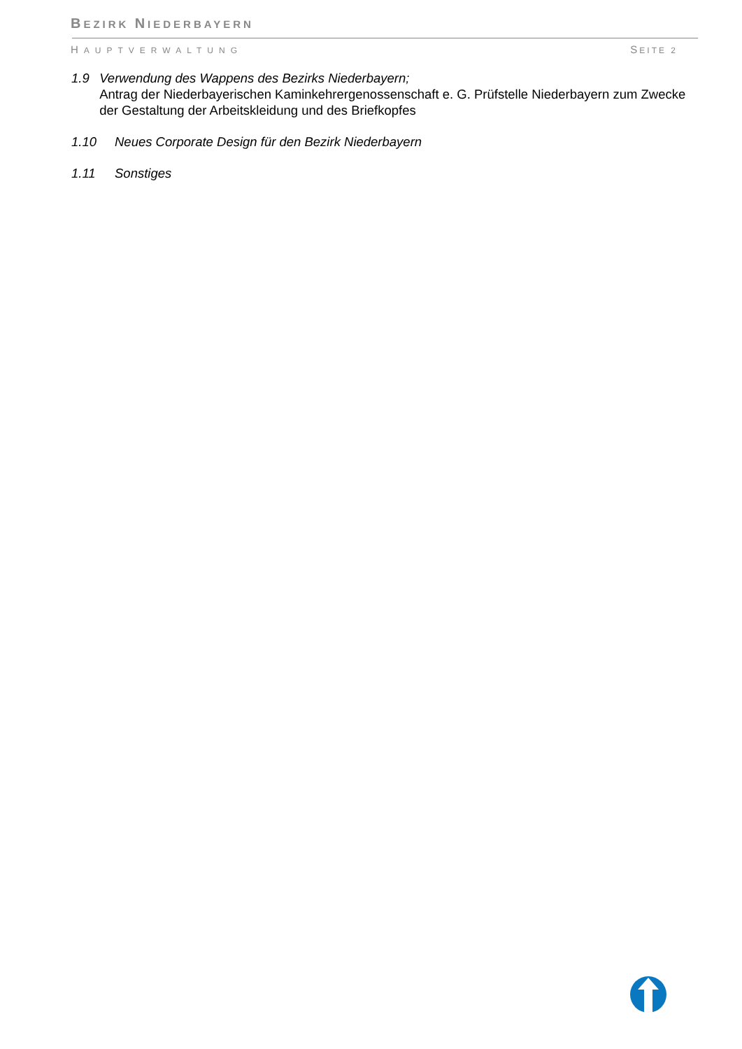BEZIRK NIEDERBAYERN
HAUPTVERWALTUNG SEITE 2
1.9 Verwendung des Wappens des Bezirks Niederbayern;
Antrag der Niederbayerischen Kaminkehrergenossenschaft e. G. Prüfstelle Niederbayern zum Zwecke der Gestaltung der Arbeitskleidung und des Briefkopfes
1.10 Neues Corporate Design für den Bezirk Niederbayern
1.11 Sonstiges